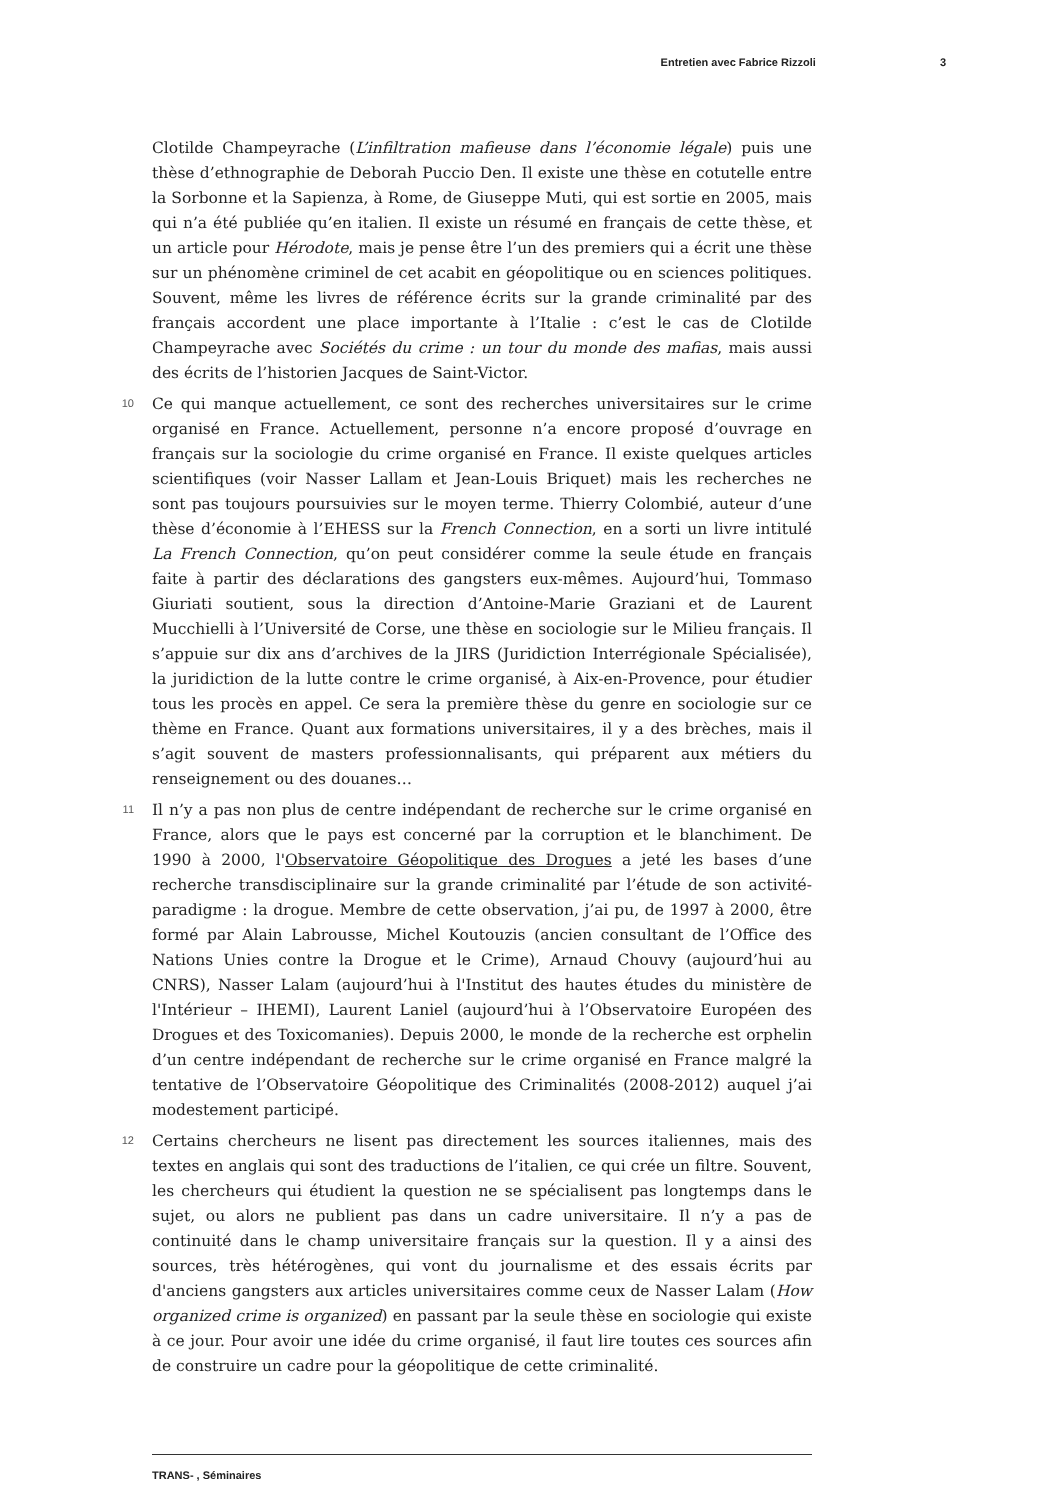Entretien avec Fabrice Rizzoli 3
Clotilde Champeyrache (L’infiltration mafieuse dans l’économie légale) puis une thèse d’ethnographie de Deborah Puccio Den. Il existe une thèse en cotutelle entre la Sorbonne et la Sapienza, à Rome, de Giuseppe Muti, qui est sortie en 2005, mais qui n’a été publiée qu’en italien. Il existe un résumé en français de cette thèse, et un article pour Hérodote, mais je pense être l’un des premiers qui a écrit une thèse sur un phénomène criminel de cet acabit en géopolitique ou en sciences politiques. Souvent, même les livres de référence écrits sur la grande criminalité par des français accordent une place importante à l’Italie : c’est le cas de Clotilde Champeyrache avec Sociétés du crime : un tour du monde des mafias, mais aussi des écrits de l’historien Jacques de Saint-Victor.
10
Ce qui manque actuellement, ce sont des recherches universitaires sur le crime organisé en France. Actuellement, personne n’a encore proposé d’ouvrage en français sur la sociologie du crime organisé en France. Il existe quelques articles scientifiques (voir Nasser Lallam et Jean-Louis Briquet) mais les recherches ne sont pas toujours poursuivies sur le moyen terme. Thierry Colombié, auteur d’une thèse d’économie à l’EHESS sur la French Connection, en a sorti un livre intitulé La French Connection, qu’on peut considérer comme la seule étude en français faite à partir des déclarations des gangsters eux-mêmes. Aujourd’hui, Tommaso Giuriati soutient, sous la direction d’Antoine-Marie Graziani et de Laurent Mucchielli à l’Université de Corse, une thèse en sociologie sur le Milieu français. Il s’appuie sur dix ans d’archives de la JIRS (Juridiction Interrégionale Spécialisée), la juridiction de la lutte contre le crime organisé, à Aix-en-Provence, pour étudier tous les procès en appel. Ce sera la première thèse du genre en sociologie sur ce thème en France. Quant aux formations universitaires, il y a des brèches, mais il s’agit souvent de masters professionnalisants, qui préparent aux métiers du renseignement ou des douanes…
11
Il n’y a pas non plus de centre indépendant de recherche sur le crime organisé en France, alors que le pays est concerné par la corruption et le blanchiment. De 1990 à 2000, l'Observatoire Géopolitique des Drogues a jeté les bases d’une recherche transdisciplinaire sur la grande criminalité par l’étude de son activité-paradigme : la drogue. Membre de cette observation, j’ai pu, de 1997 à 2000, être formé par Alain Labrousse, Michel Koutouzis (ancien consultant de l’Office des Nations Unies contre la Drogue et le Crime), Arnaud Chouvy (aujourd’hui au CNRS), Nasser Lalam (aujourd’hui à l'Institut des hautes études du ministère de l'Intérieur – IHEMI), Laurent Laniel (aujourd’hui à l’Observatoire Européen des Drogues et des Toxicomanies). Depuis 2000, le monde de la recherche est orphelin d’un centre indépendant de recherche sur le crime organisé en France malgré la tentative de l’Observatoire Géopolitique des Criminalités (2008-2012) auquel j’ai modestement participé.
12
Certains chercheurs ne lisent pas directement les sources italiennes, mais des textes en anglais qui sont des traductions de l’italien, ce qui crée un filtre. Souvent, les chercheurs qui étudient la question ne se spécialisent pas longtemps dans le sujet, ou alors ne publient pas dans un cadre universitaire. Il n’y a pas de continuité dans le champ universitaire français sur la question. Il y a ainsi des sources, très hétérogènes, qui vont du journalisme et des essais écrits par d'anciens gangsters aux articles universitaires comme ceux de Nasser Lalam (How organized crime is organized) en passant par la seule thèse en sociologie qui existe à ce jour. Pour avoir une idée du crime organisé, il faut lire toutes ces sources afin de construire un cadre pour la géopolitique de cette criminalité.
TRANS- , Séminaires